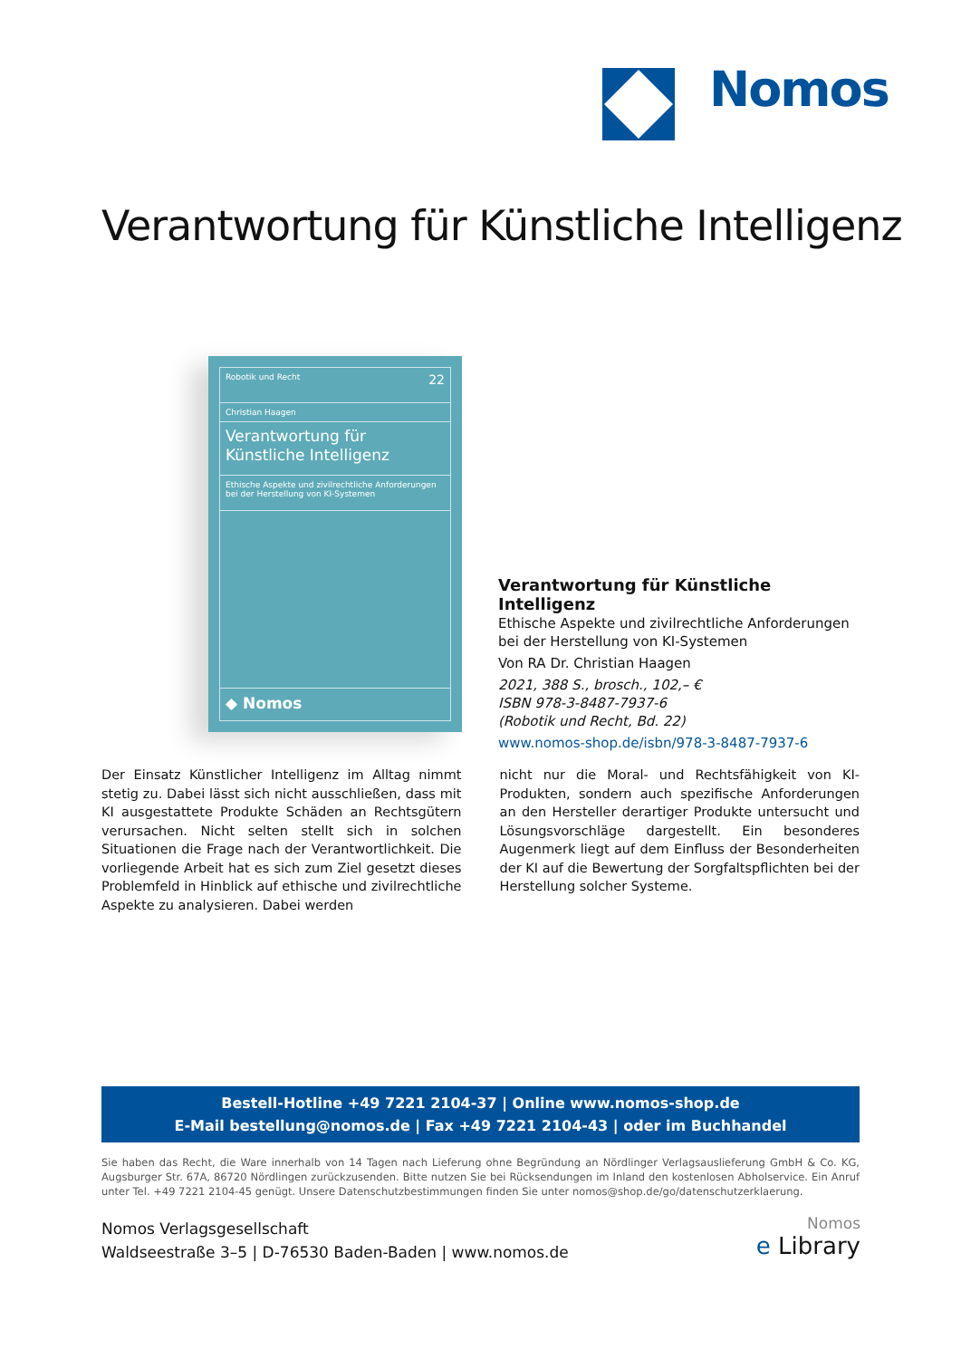Nomos
Verantwortung für Künstliche Intelligenz
Robotik und Recht 22
Christian Haagen
Verantwortung für
Künstliche Intelligenz
Ethische Aspekte und zivilrechtliche Anforderungen
bei der Herstellung von KI-Systemen
◆ Nomos
Verantwortung für Künstliche Intelligenz
Ethische Aspekte und zivilrechtliche Anforderungen
bei der Herstellung von KI-Systemen
Von RA Dr. Christian Haagen
2021, 388 S., brosch., 102,– €
ISBN 978-3-8487-7937-6
(Robotik und Recht, Bd. 22)
www.nomos-shop.de/isbn/978-3-8487-7937-6
Der Einsatz Künstlicher Intelligenz im Alltag nimmt stetig zu. Dabei lässt sich nicht ausschließen, dass mit KI ausgestattete Produkte Schäden an Rechtsgütern verursachen. Nicht selten stellt sich in solchen Situationen die Frage nach der Verantwortlichkeit. Die vorliegende Arbeit hat es sich zum Ziel gesetzt dieses Problemfeld in Hinblick auf ethische und zivilrechtliche Aspekte zu analysieren. Dabei werden
nicht nur die Moral- und Rechtsfähigkeit von KI-Produkten, sondern auch spezifische Anforderungen an den Hersteller derartiger Produkte untersucht und Lösungsvorschläge dargestellt. Ein besonderes Augenmerk liegt auf dem Einfluss der Besonderheiten der KI auf die Bewertung der Sorgfaltspflichten bei der Herstellung solcher Systeme.
Bestell-Hotline +49 7221 2104-37 | Online www.nomos-shop.de
E-Mail bestellung@nomos.de | Fax +49 7221 2104-43 | oder im Buchhandel
Sie haben das Recht, die Ware innerhalb von 14 Tagen nach Lieferung ohne Begründung an Nördlinger Verlagsauslieferung GmbH & Co. KG, Augsburger Str. 67A, 86720 Nördlingen zurückzusenden. Bitte nutzen Sie bei Rücksendungen im Inland den kostenlosen Abholservice. Ein Anruf unter Tel. +49 7221 2104-45 genügt. Unsere Datenschutzbestimmungen finden Sie unter nomos@shop.de/go/datenschutzerklaerung.
Nomos Verlagsgesellschaft
Waldseestraße 3–5 | D-76530 Baden-Baden | www.nomos.de
Nomos
e Library